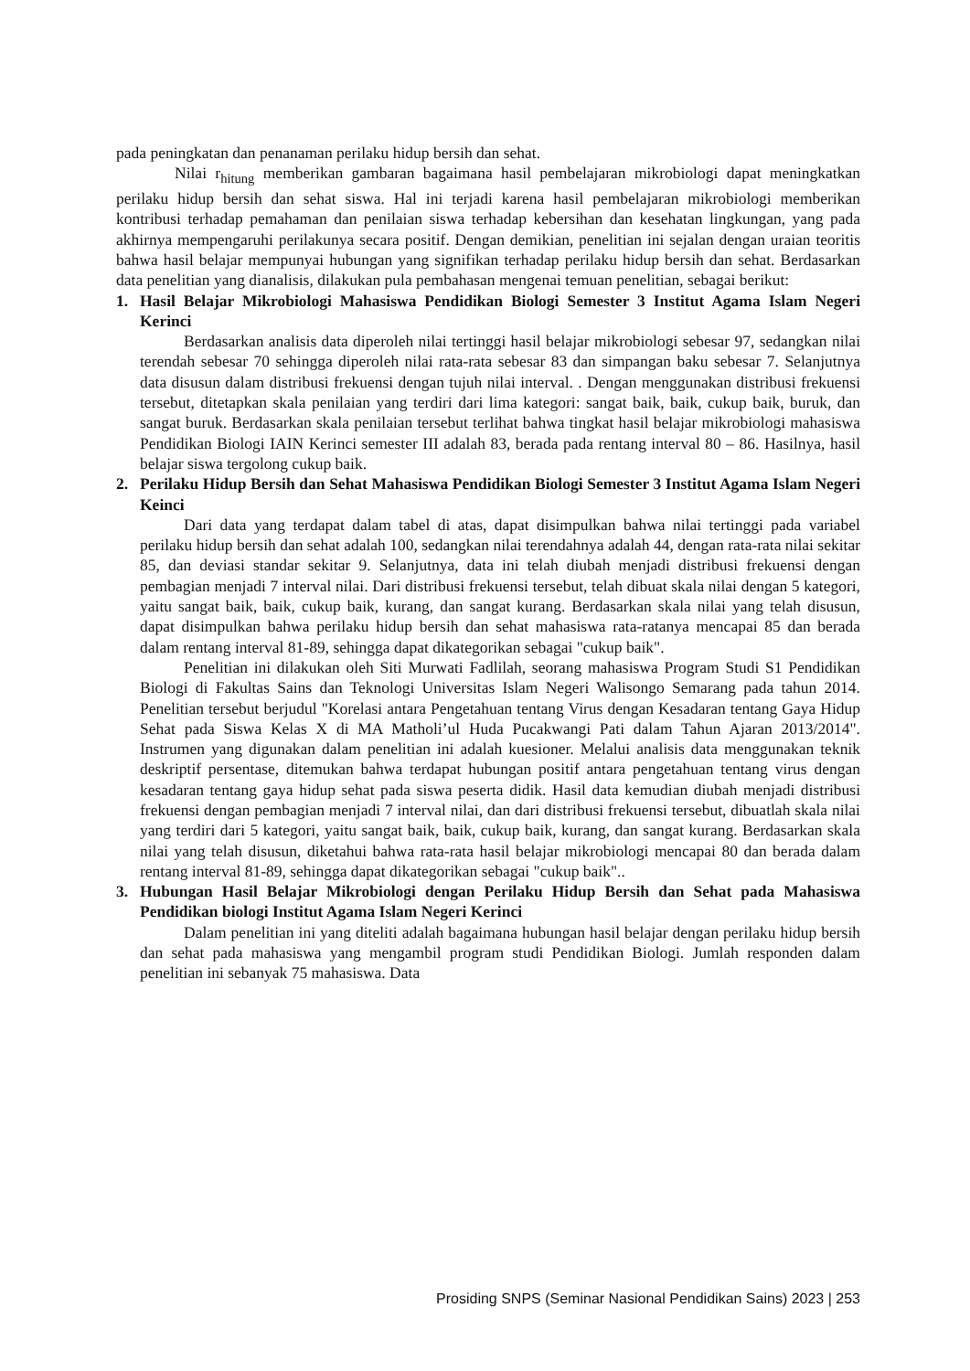pada peningkatan dan penanaman perilaku hidup bersih dan sehat.
Nilai r<sub>hitung</sub> memberikan gambaran bagaimana hasil pembelajaran mikrobiologi dapat meningkatkan perilaku hidup bersih dan sehat siswa. Hal ini terjadi karena hasil pembelajaran mikrobiologi memberikan kontribusi terhadap pemahaman dan penilaian siswa terhadap kebersihan dan kesehatan lingkungan, yang pada akhirnya mempengaruhi perilakunya secara positif. Dengan demikian, penelitian ini sejalan dengan uraian teoritis bahwa hasil belajar mempunyai hubungan yang signifikan terhadap perilaku hidup bersih dan sehat. Berdasarkan data penelitian yang dianalisis, dilakukan pula pembahasan mengenai temuan penelitian, sebagai berikut:
1. Hasil Belajar Mikrobiologi Mahasiswa Pendidikan Biologi Semester 3 Institut Agama Islam Negeri Kerinci
Berdasarkan analisis data diperoleh nilai tertinggi hasil belajar mikrobiologi sebesar 97, sedangkan nilai terendah sebesar 70 sehingga diperoleh nilai rata-rata sebesar 83 dan simpangan baku sebesar 7. Selanjutnya data disusun dalam distribusi frekuensi dengan tujuh nilai interval. . Dengan menggunakan distribusi frekuensi tersebut, ditetapkan skala penilaian yang terdiri dari lima kategori: sangat baik, baik, cukup baik, buruk, dan sangat buruk. Berdasarkan skala penilaian tersebut terlihat bahwa tingkat hasil belajar mikrobiologi mahasiswa Pendidikan Biologi IAIN Kerinci semester III adalah 83, berada pada rentang interval 80 – 86. Hasilnya, hasil belajar siswa tergolong cukup baik.
2. Perilaku Hidup Bersih dan Sehat Mahasiswa Pendidikan Biologi Semester 3 Institut Agama Islam Negeri Keinci
Dari data yang terdapat dalam tabel di atas, dapat disimpulkan bahwa nilai tertinggi pada variabel perilaku hidup bersih dan sehat adalah 100, sedangkan nilai terendahnya adalah 44, dengan rata-rata nilai sekitar 85, dan deviasi standar sekitar 9. Selanjutnya, data ini telah diubah menjadi distribusi frekuensi dengan pembagian menjadi 7 interval nilai. Dari distribusi frekuensi tersebut, telah dibuat skala nilai dengan 5 kategori, yaitu sangat baik, baik, cukup baik, kurang, dan sangat kurang. Berdasarkan skala nilai yang telah disusun, dapat disimpulkan bahwa perilaku hidup bersih dan sehat mahasiswa rata-ratanya mencapai 85 dan berada dalam rentang interval 81-89, sehingga dapat dikategorikan sebagai "cukup baik".
Penelitian ini dilakukan oleh Siti Murwati Fadlilah, seorang mahasiswa Program Studi S1 Pendidikan Biologi di Fakultas Sains dan Teknologi Universitas Islam Negeri Walisongo Semarang pada tahun 2014. Penelitian tersebut berjudul "Korelasi antara Pengetahuan tentang Virus dengan Kesadaran tentang Gaya Hidup Sehat pada Siswa Kelas X di MA Matholi’ul Huda Pucakwangi Pati dalam Tahun Ajaran 2013/2014". Instrumen yang digunakan dalam penelitian ini adalah kuesioner. Melalui analisis data menggunakan teknik deskriptif persentase, ditemukan bahwa terdapat hubungan positif antara pengetahuan tentang virus dengan kesadaran tentang gaya hidup sehat pada siswa peserta didik. Hasil data kemudian diubah menjadi distribusi frekuensi dengan pembagian menjadi 7 interval nilai, dan dari distribusi frekuensi tersebut, dibuatlah skala nilai yang terdiri dari 5 kategori, yaitu sangat baik, baik, cukup baik, kurang, dan sangat kurang. Berdasarkan skala nilai yang telah disusun, diketahui bahwa rata-rata hasil belajar mikrobiologi mencapai 80 dan berada dalam rentang interval 81-89, sehingga dapat dikategorikan sebagai "cukup baik"..
3. Hubungan Hasil Belajar Mikrobiologi dengan Perilaku Hidup Bersih dan Sehat pada Mahasiswa Pendidikan biologi Institut Agama Islam Negeri Kerinci
Dalam penelitian ini yang diteliti adalah bagaimana hubungan hasil belajar dengan perilaku hidup bersih dan sehat pada mahasiswa yang mengambil program studi Pendidikan Biologi. Jumlah responden dalam penelitian ini sebanyak 75 mahasiswa. Data
Prosiding SNPS (Seminar Nasional Pendidikan Sains) 2023 | 253